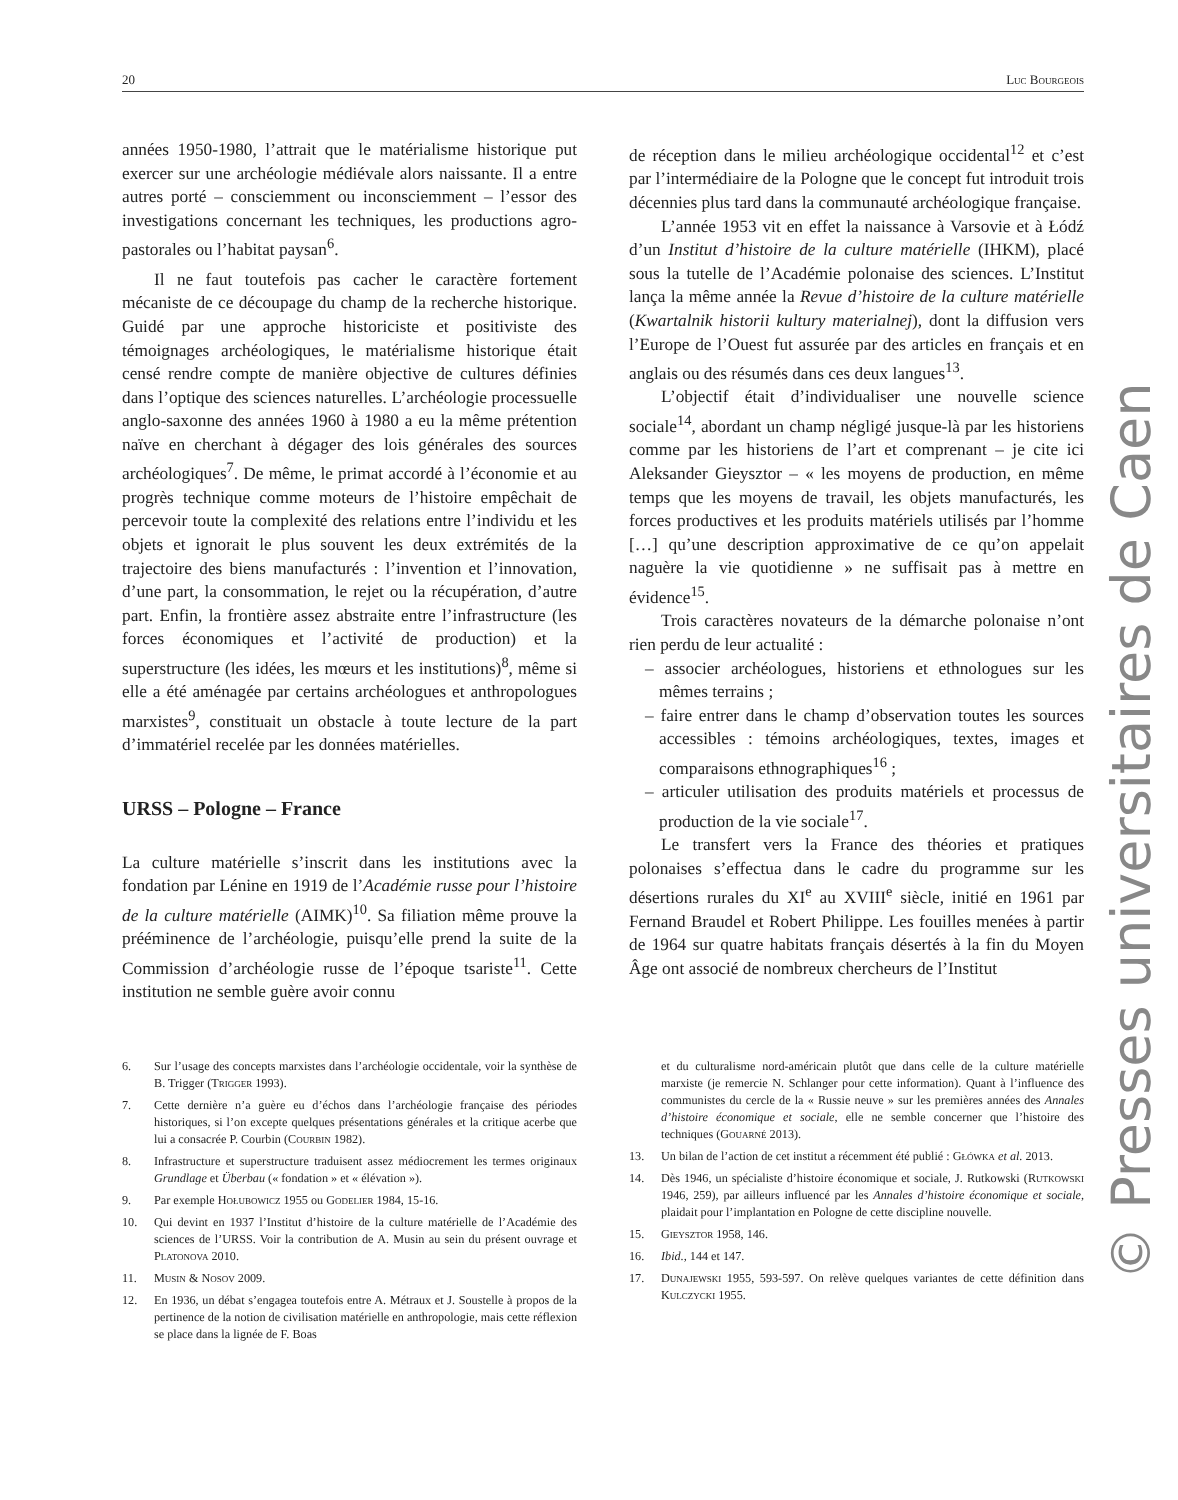20 Luc Bourgeois
années 1950-1980, l’attrait que le matérialisme historique put exercer sur une archéologie médiévale alors naissante. Il a entre autres porté – consciemment ou inconsciemment – l’essor des investigations concernant les techniques, les productions agro-pastorales ou l’habitat paysan<sup>6</sup>.
Il ne faut toutefois pas cacher le caractère fortement mécaniste de ce découpage du champ de la recherche historique. Guidé par une approche historiciste et positiviste des témoignages archéologiques, le matérialisme historique était censé rendre compte de manière objective de cultures définies dans l’optique des sciences naturelles. L’archéologie processuelle anglo-saxonne des années 1960 à 1980 a eu la même prétention naïve en cherchant à dégager des lois générales des sources archéologiques<sup>7</sup>. De même, le primat accordé à l’économie et au progrès technique comme moteurs de l’histoire empêchait de percevoir toute la complexité des relations entre l’individu et les objets et ignorait le plus souvent les deux extrémités de la trajectoire des biens manufacturés : l’invention et l’innovation, d’une part, la consommation, le rejet ou la récupération, d’autre part. Enfin, la frontière assez abstraite entre l’infrastructure (les forces économiques et l’activité de production) et la superstructure (les idées, les mœurs et les institutions)<sup>8</sup>, même si elle a été aménagée par certains archéologues et anthropologues marxistes<sup>9</sup>, constituait un obstacle à toute lecture de la part d’immatériel recelée par les données matérielles.
URSS – Pologne – France
La culture matérielle s’inscrit dans les institutions avec la fondation par Lénine en 1919 de l’Académie russe pour l’histoire de la culture matérielle (AIMK)<sup>10</sup>. Sa filiation même prouve la prééminence de l’archéologie, puisqu’elle prend la suite de la Commission d’archéologie russe de l’époque tsariste<sup>11</sup>. Cette institution ne semble guère avoir connu
de réception dans le milieu archéologique occidental<sup>12</sup> et c’est par l’intermédiaire de la Pologne que le concept fut introduit trois décennies plus tard dans la communauté archéologique française.
L’année 1953 vit en effet la naissance à Varsovie et à Łódź d’un Institut d’histoire de la culture matérielle (IHKM), placé sous la tutelle de l’Académie polonaise des sciences. L’Institut lança la même année la Revue d’histoire de la culture matérielle (Kwartalnik historii kultury materialnej), dont la diffusion vers l’Europe de l’Ouest fut assurée par des articles en français et en anglais ou des résumés dans ces deux langues<sup>13</sup>.
L’objectif était d’individualiser une nouvelle science sociale<sup>14</sup>, abordant un champ négligé jusque-là par les historiens comme par les historiens de l’art et comprenant – je cite ici Aleksander Gieysztor – « les moyens de production, en même temps que les moyens de travail, les objets manufacturés, les forces productives et les produits matériels utilisés par l’homme […] qu’une description approximative de ce qu’on appelait naguère la vie quotidienne » ne suffisait pas à mettre en évidence<sup>15</sup>.
Trois caractères novateurs de la démarche polonaise n’ont rien perdu de leur actualité :
– associer archéologues, historiens et ethnologues sur les mêmes terrains ;
– faire entrer dans le champ d’observation toutes les sources accessibles : témoins archéologiques, textes, images et comparaisons ethnographiques<sup>16</sup> ;
– articuler utilisation des produits matériels et processus de production de la vie sociale<sup>17</sup>.
Le transfert vers la France des théories et pratiques polonaises s’effectua dans le cadre du programme sur les désertions rurales du XI<sup>e</sup> au XVIII<sup>e</sup> siècle, initié en 1961 par Fernand Braudel et Robert Philippe. Les fouilles menées à partir de 1964 sur quatre habitats français désertés à la fin du Moyen Âge ont associé de nombreux chercheurs de l’Institut
6. Sur l’usage des concepts marxistes dans l’archéologie occidentale, voir la synthèse de B. Trigger (Trigger 1993).
7. Cette dernière n’a guère eu d’échos dans l’archéologie française des périodes historiques, si l’on excepte quelques présentations générales et la critique acerbe que lui a consacrée P. Courbin (Courbin 1982).
8. Infrastructure et superstructure traduisent assez médiocrement les termes originaux Grundlage et Überbau (« fondation » et « élévation »).
9. Par exemple Hołubowicz 1955 ou Godelier 1984, 15-16.
10. Qui devint en 1937 l’Institut d’histoire de la culture matérielle de l’Académie des sciences de l’URSS. Voir la contribution de A. Musin au sein du présent ouvrage et Platonova 2010.
11. Musin & Nosov 2009.
12. En 1936, un débat s’engagea toutefois entre A. Métraux et J. Soustelle à propos de la pertinence de la notion de civilisation matérielle en anthropologie, mais cette réflexion se place dans la lignée de F. Boas
et du culturalisme nord-américain plutôt que dans celle de la culture matérielle marxiste (je remercie N. Schlanger pour cette information). Quant à l’influence des communistes du cercle de la « Russie neuve » sur les premières années des Annales d’histoire économique et sociale, elle ne semble concerner que l’histoire des techniques (Gouarné 2013).
13. Un bilan de l’action de cet institut a récemment été publié : Główka et al. 2013.
14. Dès 1946, un spécialiste d’histoire économique et sociale, J. Rutkowski (Rutkowski 1946, 259), par ailleurs influencé par les Annales d’histoire économique et sociale, plaidait pour l’implantation en Pologne de cette discipline nouvelle.
15. Gieysztor 1958, 146.
16. Ibid., 144 et 147.
17. Dunajewski 1955, 593-597. On relève quelques variantes de cette définition dans Kulczycki 1955.
© Presses universitaires de Caen